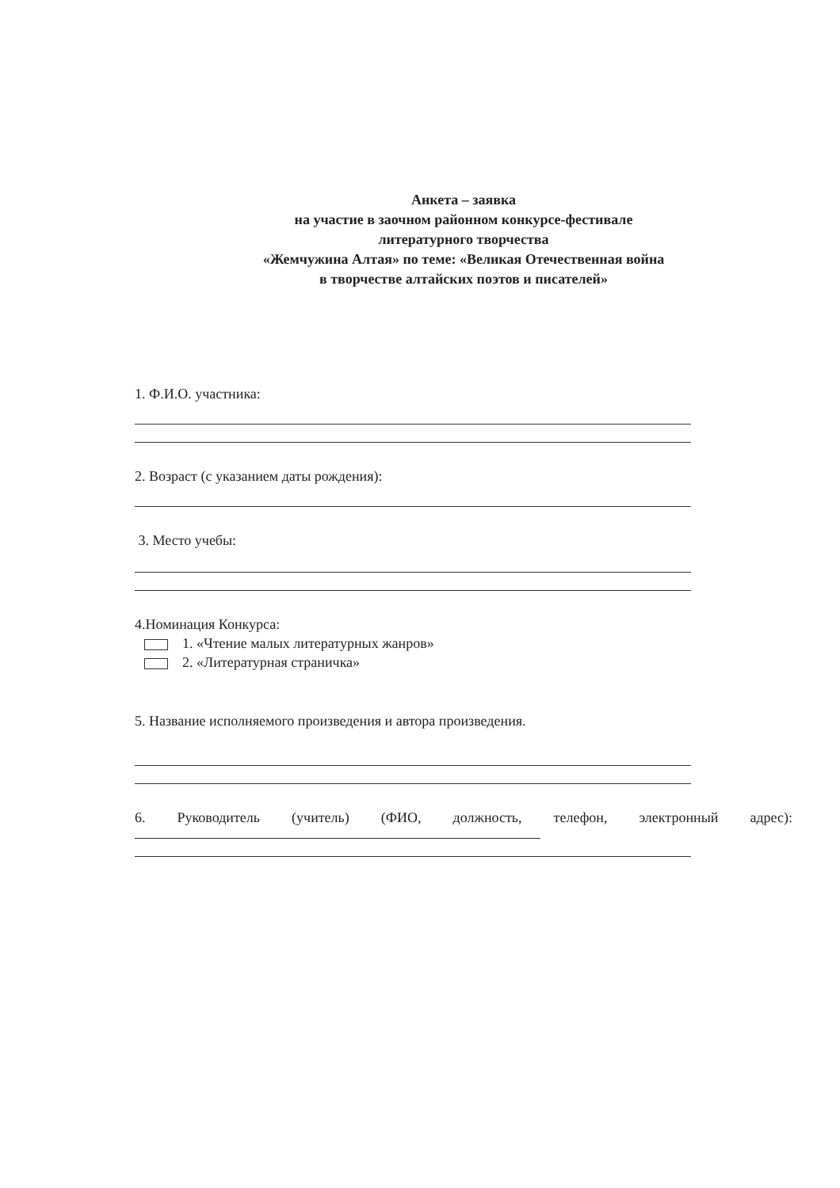Анкета – заявка
на участие в заочном районном конкурсе-фестивале
литературного творчества
«Жемчужина Алтая» по теме: «Великая Отечественная война
в творчестве алтайских поэтов и писателей»
1. Ф.И.О. участника:
2. Возраст (с указанием даты рождения):
3. Место учебы:
4.Номинация Конкурса:
1. «Чтение малых литературных жанров»
2. «Литературная страничка»
5. Название исполняемого произведения и автора произведения.
6. Руководитель (учитель) (ФИО, должность, телефон, электронный адрес):